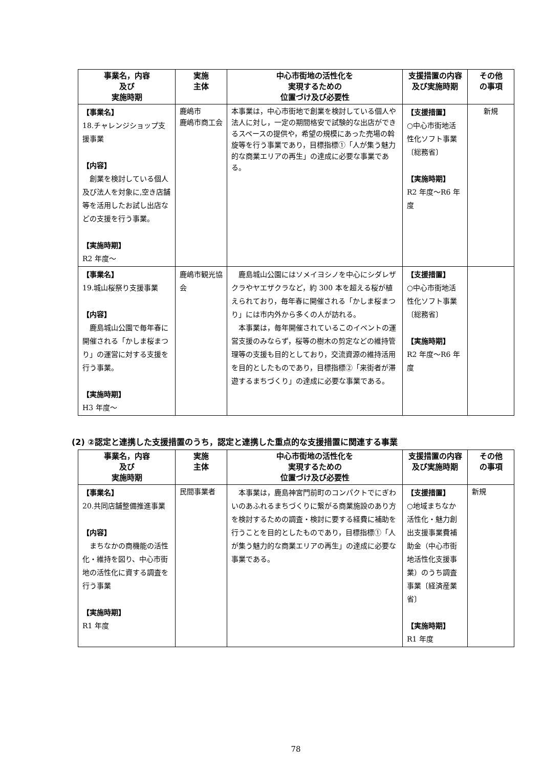| 事業名，内容 及び 実施時期 | 実施 主体 | 中心市街地の活性化を 実現するための 位置づけ及び必要性 | 支援措置の内容及び実施時期 | その他 の事項 |
| --- | --- | --- | --- | --- |
| 【事業名】 18.チャレンジショップ支援事業 【内容】 創業を検討している個人及び法人を対象に,空き店舗等を活用したお試し出店などの支援を行う事業。 【実施時期】 R2 年度～ | 鹿嶋市 鹿嶋市商工会 | 本事業は，中心市街地で創業を検討している個人や法人に対し，一定の期間格安で試験的な出店ができるスペースの提供や，希望の規模にあった売場の斡旋等を行う事業であり，目標指標①「人が集う魅力的な商業エリアの再生」の達成に必要な事業である。 | 【支援措置】 ○中心市街地活性化ソフト事業〔総務省〕 【実施時期】 R2 年度～R6 年度 | 新規 |
| 【事業名】 19.城山桜祭り支援事業 【内容】 鹿島城山公園で毎年春に開催される「かしま桜まつり」の運営に対する支援を行う事業。 【実施時期】 H3 年度～ | 鹿嶋市観光協会 | 鹿島城山公園にはソメイヨシノを中心にシダレザクラやヤエザクラなど，約 300 本を超える桜が植えられており，毎年春に開催される「かしま桜まつり」には市内外から多くの人が訪れる。 本事業は，毎年開催されているこのイベントの運営支援のみならず，桜等の樹木の剪定などの維持管理等の支援も目的としており，交流資源の維持活用を目的としたものであり，目標指標②「来街者が滞遊するまちづくり」の達成に必要な事業である。 | 【支援措置】 ○中心市街地活性化ソフト事業〔総務省〕 【実施時期】 R2 年度～R6 年度 | |
(2) ②認定と連携した支援措置のうち，認定と連携した重点的な支援措置に関連する事業
| 事業名，内容 及び 実施時期 | 実施 主体 | 中心市街地の活性化を 実現するための 位置づけ及び必要性 | 支援措置の内容及び実施時期 | その他 の事項 |
| --- | --- | --- | --- | --- |
| 【事業名】 20.共同店舗整備推進事業 【内容】 まちなかの商機能の活性化・維持を図り、中心市街地の活性化に資する調査を行う事業 【実施時期】 R1 年度 | 民間事業者 | 本事業は，鹿島神宮門前町のコンパクトでにぎわいのあふれるまちづくりに繋がる商業施設のあり方を検討するための調査・検討に要する経費に補助を行うことを目的としたものであり，目標指標①「人が集う魅力的な商業エリアの再生」の達成に必要な事業である。 | 【支援措置】 ○地域まちなか活性化・魅力創出支援事業費補助金（中心市街地活性化支援事業）のうち調査事業〔経済産業省〕 【実施時期】 R1 年度 | 新規 |
78